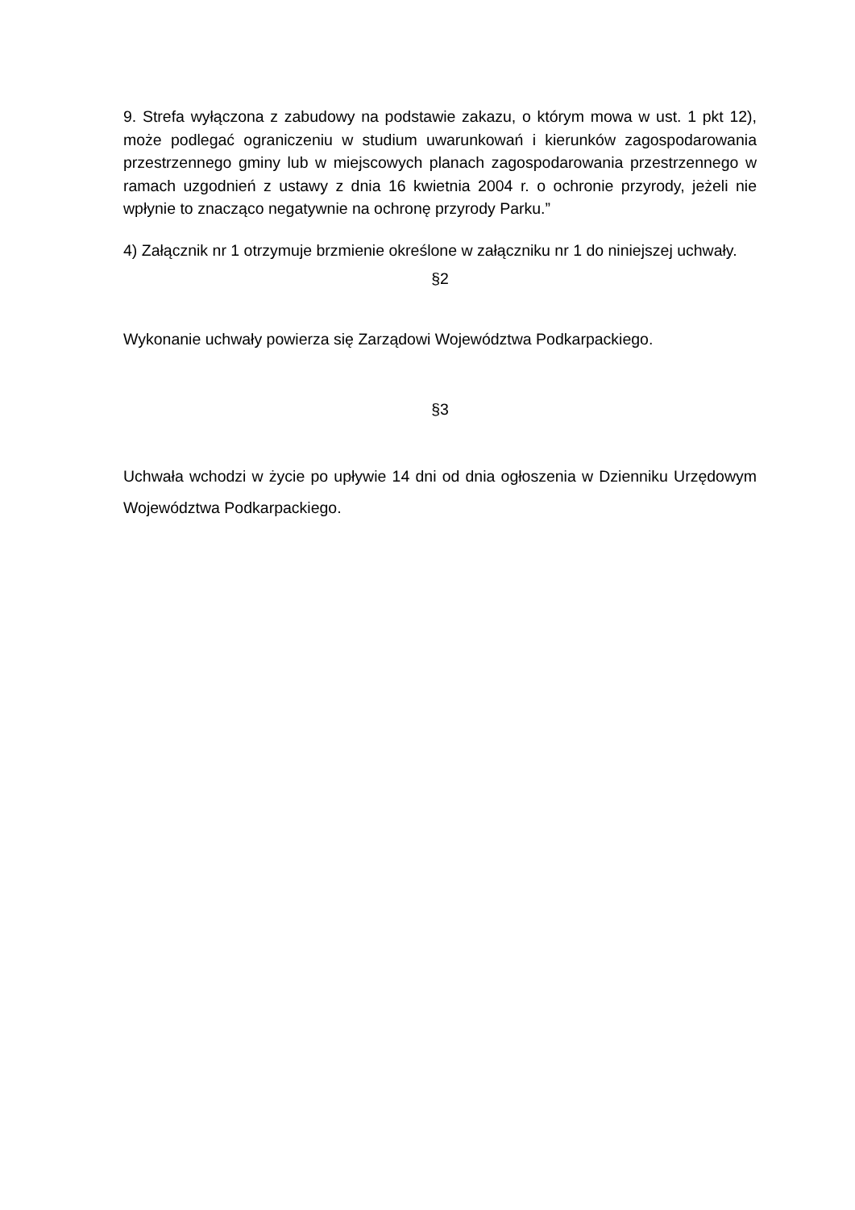9. Strefa wyłączona z zabudowy na podstawie zakazu, o którym mowa w ust. 1 pkt 12), może podlegać ograniczeniu w studium uwarunkowań i kierunków zagospodarowania przestrzennego gminy lub w miejscowych planach zagospodarowania przestrzennego w ramach uzgodnień z ustawy z dnia 16 kwietnia 2004 r. o ochronie przyrody, jeżeli nie wpłynie to znacząco negatywnie na ochronę przyrody Parku.”
4) Załącznik nr 1 otrzymuje brzmienie określone w załączniku nr 1 do niniejszej uchwały.
§2
Wykonanie uchwały powierza się Zarządowi Województwa Podkarpackiego.
§3
Uchwała wchodzi w życie po upływie 14 dni od dnia ogłoszenia w Dzienniku Urzędowym Województwa Podkarpackiego.